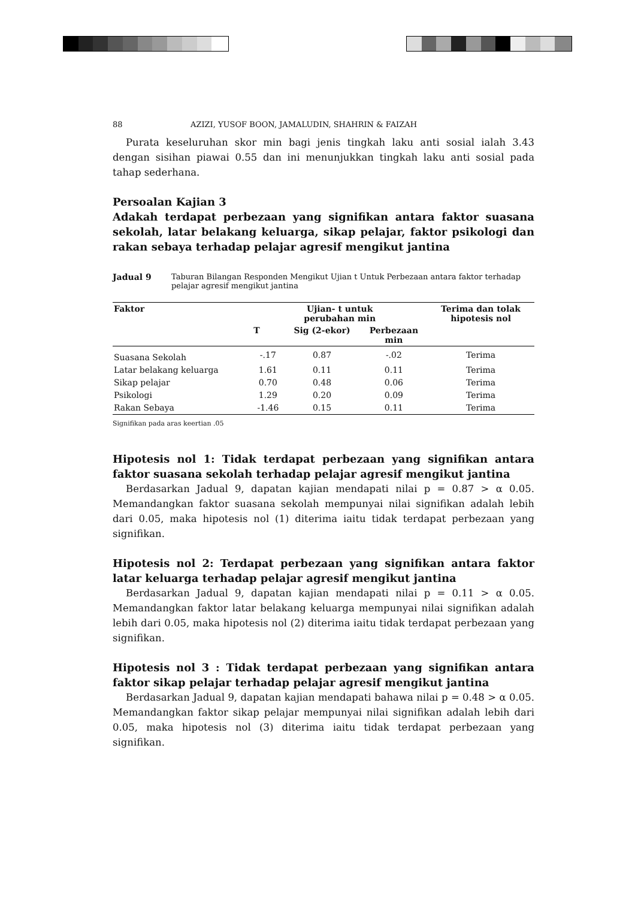88 AZIZI, YUSOF BOON, JAMALUDIN, SHAHRIN & FAIZAH
Purata keseluruhan skor min bagi jenis tingkah laku anti sosial ialah 3.43 dengan sisihan piawai 0.55 dan ini menunjukkan tingkah laku anti sosial pada tahap sederhana.
Persoalan Kajian 3
Adakah terdapat perbezaan yang signifikan antara faktor suasana sekolah, latar belakang keluarga, sikap pelajar, faktor psikologi dan rakan sebaya terhadap pelajar agresif mengikut jantina
Jadual 9 Taburan Bilangan Responden Mengikut Ujian t Untuk Perbezaan antara faktor terhadap pelajar agresif mengikut jantina
| Faktor | Ujian- t untuk perubahan min | | | Terima dan tolak hipotesis nol |
| --- | --- | --- | --- | --- |
| | T | Sig (2-ekor) | Perbezaan min | |
| Suasana Sekolah | -.17 | 0.87 | -.02 | Terima |
| Latar belakang keluarga | 1.61 | 0.11 | 0.11 | Terima |
| Sikap pelajar | 0.70 | 0.48 | 0.06 | Terima |
| Psikologi | 1.29 | 0.20 | 0.09 | Terima |
| Rakan Sebaya | -1.46 | 0.15 | 0.11 | Terima |
Signifikan pada aras keertian .05
Hipotesis nol 1: Tidak terdapat perbezaan yang signifikan antara faktor suasana sekolah terhadap pelajar agresif mengikut jantina
Berdasarkan Jadual 9, dapatan kajian mendapati nilai p = 0.87 > α 0.05. Memandangkan faktor suasana sekolah mempunyai nilai signifikan adalah lebih dari 0.05, maka hipotesis nol (1) diterima iaitu tidak terdapat perbezaan yang signifikan.
Hipotesis nol 2: Terdapat perbezaan yang signifikan antara faktor latar keluarga terhadap pelajar agresif mengikut jantina
Berdasarkan Jadual 9, dapatan kajian mendapati nilai p = 0.11 > α 0.05. Memandangkan faktor latar belakang keluarga mempunyai nilai signifikan adalah lebih dari 0.05, maka hipotesis nol (2) diterima iaitu tidak terdapat perbezaan yang signifikan.
Hipotesis nol 3 : Tidak terdapat perbezaan yang signifikan antara faktor sikap pelajar terhadap pelajar agresif mengikut jantina
Berdasarkan Jadual 9, dapatan kajian mendapati bahawa nilai p = 0.48 > α 0.05. Memandangkan faktor sikap pelajar mempunyai nilai signifikan adalah lebih dari 0.05, maka hipotesis nol (3) diterima iaitu tidak terdapat perbezaan yang signifikan.